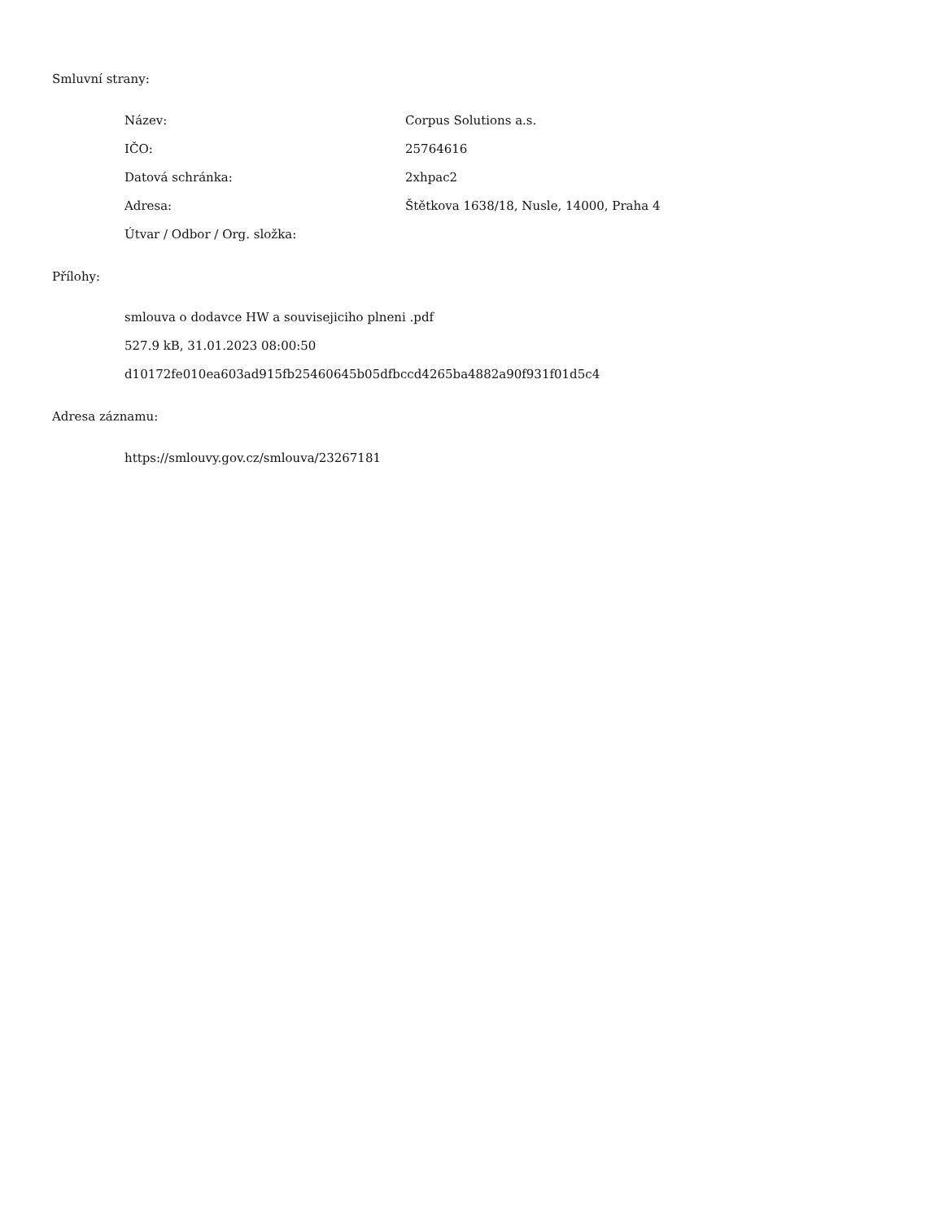Smluvní strany:
| Název: | Corpus Solutions a.s. |
| IČO: | 25764616 |
| Datová schránka: | 2xhpac2 |
| Adresa: | Štětkova 1638/18, Nusle, 14000, Praha 4 |
| Útvar / Odbor / Org. složka: | |
Přílohy:
smlouva o dodavce HW a souvisejiciho plneni .pdf
527.9 kB, 31.01.2023 08:00:50
d10172fe010ea603ad915fb25460645b05dfbccd4265ba4882a90f931f01d5c4
Adresa záznamu:
https://smlouvy.gov.cz/smlouva/23267181